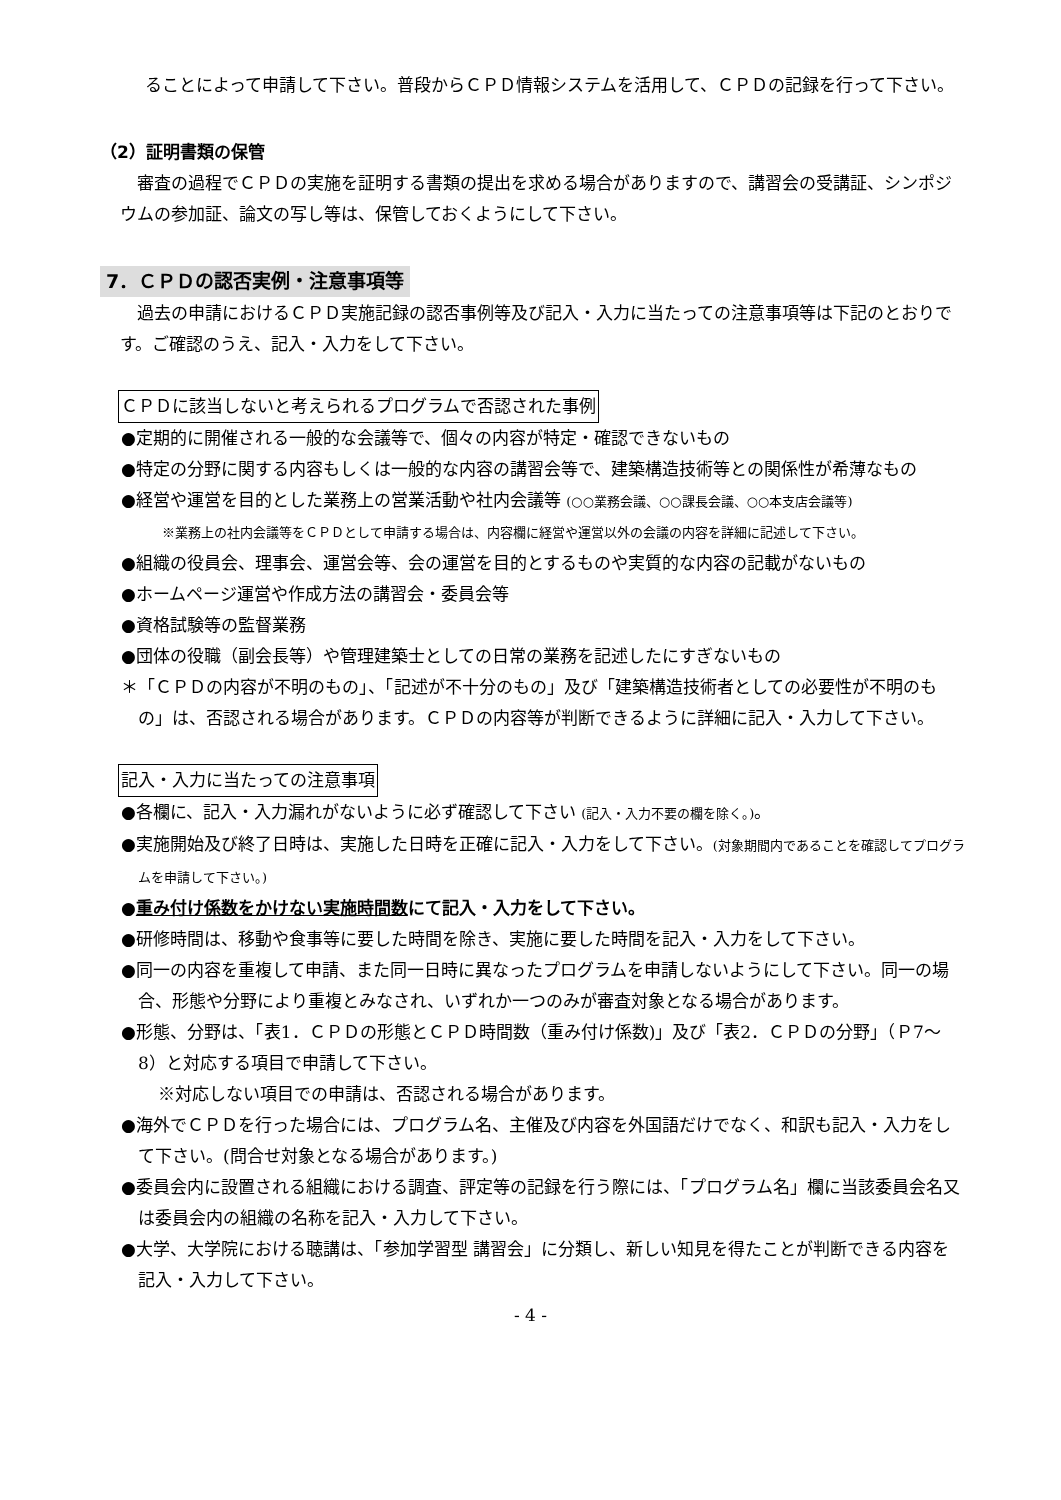ることによって申請して下さい。普段からＣＰＤ情報システムを活用して、ＣＰＤの記録を行って下さい。
（2）証明書類の保管
審査の過程でＣＰＤの実施を証明する書類の提出を求める場合がありますので、講習会の受講証、シンポジウムの参加証、論文の写し等は、保管しておくようにして下さい。
7．ＣＰＤの認否実例・注意事項等
過去の申請におけるＣＰＤ実施記録の認否事例等及び記入・入力に当たっての注意事項等は下記のとおりです。ご確認のうえ、記入・入力をして下さい。
ＣＰＤに該当しないと考えられるプログラムで否認された事例
●定期的に開催される一般的な会議等で、個々の内容が特定・確認できないもの
●特定の分野に関する内容もしくは一般的な内容の講習会等で、建築構造技術等との関係性が希薄なもの
●経営や運営を目的とした業務上の営業活動や社内会議等 (○○業務会議、○○課長会議、○○本支店会議等)
※業務上の社内会議等をＣＰＤとして申請する場合は、内容欄に経営や運営以外の会議の内容を詳細に記述して下さい。
●組織の役員会、理事会、運営会等、会の運営を目的とするものや実質的な内容の記載がないもの
●ホームページ運営や作成方法の講習会・委員会等
●資格試験等の監督業務
●団体の役職（副会長等）や管理建築士としての日常の業務を記述したにすぎないもの
＊「ＣＰＤの内容が不明のもの」、「記述が不十分のもの」及び「建築構造技術者としての必要性が不明のもの」は、否認される場合があります。ＣＰＤの内容等が判断できるように詳細に記入・入力して下さい。
記入・入力に当たっての注意事項
●各欄に、記入・入力漏れがないように必ず確認して下さい (記入・入力不要の欄を除く。)。
●実施開始及び終了日時は、実施した日時を正確に記入・入力をして下さい。(対象期間内であることを確認してプログラムを申請して下さい。)
●重み付け係数をかけない実施時間数にて記入・入力をして下さい。
●研修時間は、移動や食事等に要した時間を除き、実施に要した時間を記入・入力をして下さい。
●同一の内容を重複して申請、また同一日時に異なったプログラムを申請しないようにして下さい。同一の場合、形態や分野により重複とみなされ、いずれか一つのみが審査対象となる場合があります。
●形態、分野は、「表1．ＣＰＤの形態とＣＰＤ時間数（重み付け係数)」及び「表2．ＣＰＤの分野」（Ｐ7～8）と対応する項目で申請して下さい。
※対応しない項目での申請は、否認される場合があります。
●海外でＣＰＤを行った場合には、プログラム名、主催及び内容を外国語だけでなく、和訳も記入・入力をして下さい。(問合せ対象となる場合があります。)
●委員会内に設置される組織における調査、評定等の記録を行う際には、「プログラム名」欄に当該委員会名又は委員会内の組織の名称を記入・入力して下さい。
●大学、大学院における聴講は、「参加学習型 講習会」に分類し、新しい知見を得たことが判断できる内容を記入・入力して下さい。
- 4 -